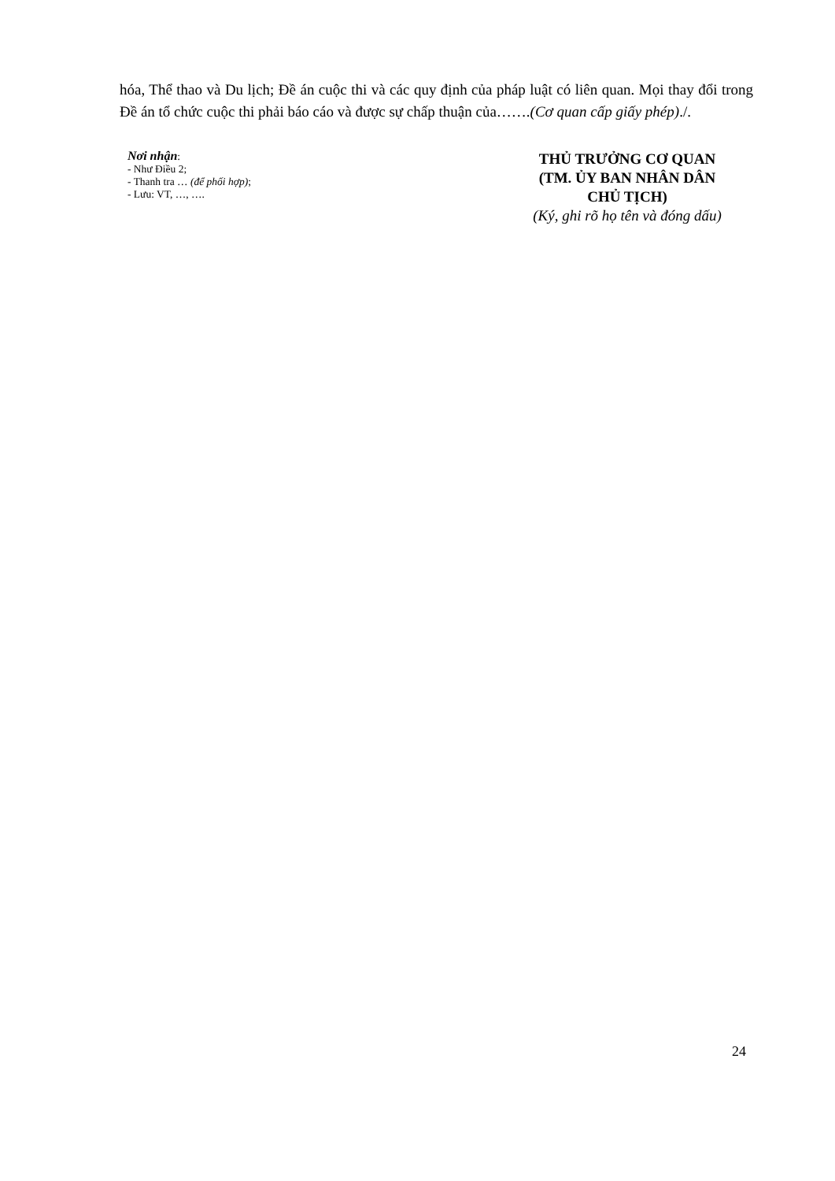hóa, Thể thao và Du lịch; Đề án cuộc thi và các quy định của pháp luật có liên quan. Mọi thay đổi trong Đề án tổ chức cuộc thi phải báo cáo và được sự chấp thuận của…….(Cơ quan cấp giấy phép)./.
Nơi nhận:
- Như Điều 2;
- Thanh tra … (để phối hợp);
- Lưu: VT, …, ….
THỦ TRƯỞNG CƠ QUAN
(TM. ỦY BAN NHÂN DÂN
CHỦ TỊCH)
(Ký, ghi rõ họ tên và đóng dấu)
24